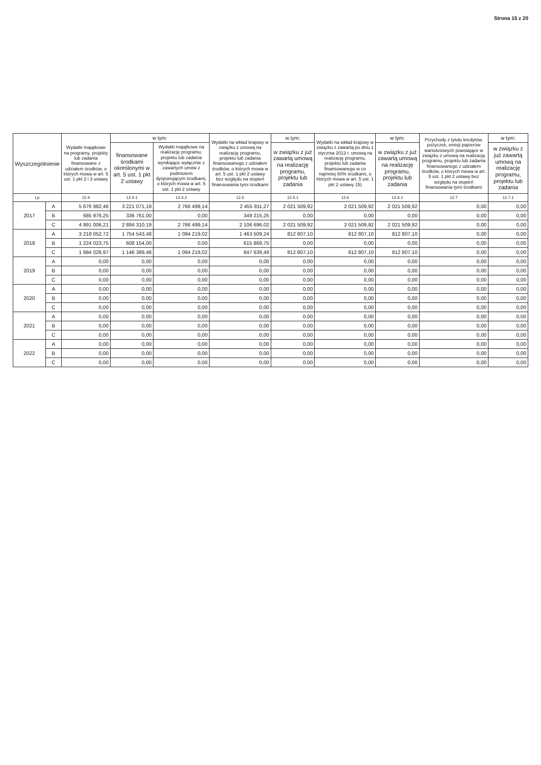Strona 15 z 20
| Wyszczególnienie | | Wydatki majątkowe na programy, projekty lub zadania finansowane z udziałem środków, o których mowa w art. 5 ust. 1 pkt 2 i 3 ustawy | w tym: | | Wydatki na wkład krajowy w związku z umową na realizację programu, projektu lub zadania finansowanego z udziałem środków, o których mowa w art. 5 ust. 1 pkt 2 ustawy bez względu na stopień finansowania tymi środkami | w tym: | Wydatki na wkład krajowy w związku z zawartą po dniu 1 stycznia 2013 r. umową na realizację programu, projektu lub zadania finansowanego w co najmniej 60% środkami, o których mowa w art. 5 ust. 1 pkt 2 ustawy 15) | w tym: | Przychody z tytułu kredytów, pożyczek, emisji papierów wartościowych powstające w związku z umową na realizację programu, projektu lub zadania finansowanego z udziałem środków, o których mowa w art. 5 ust. 1 pkt 2 ustawy bez względu na stopień finansowania tymi środkami | w tym: |
| --- | --- | --- | --- | --- | --- | --- | --- | --- | --- | --- |
| | | | finansowane środkami określonymi w art. 5 ust. 1 pkt 2 ustawy | Wydatki majątkowe na realizację programu, projektu lub zadania wynikające wyłącznie z zawartych umów z podmiotem dysponującym środkami, o których mowa w art. 5 ust. 1 pkt 2 ustawy | | w związku z już zawartą umową na realizację programu, projektu lub zadania | | w związku z już zawartą umową na realizację programu, projektu lub zadania | | w związku z już zawartą umową na realizację programu, projektu lub zadania |
| Lp | | 12.4 | 12.4.1 | 12.4.2 | 12.5 | 12.5.1 | 12.6 | 12.6.1 | 12.7 | 12.7.1 |
| 2017 | A | 5 676 982,46 | 3 221 071,19 | 2 766 499,14 | 2 455 911,27 | 2 021 509,92 | 2 021 509,92 | 2 021 509,92 | 0,00 | 0,00 |
| | B | 685 976,25 | 336 761,00 | 0,00 | 349 215,25 | 0,00 | 0,00 | 0,00 | 0,00 | 0,00 |
| | C | 4 991 006,21 | 2 884 310,19 | 2 766 499,14 | 2 106 696,02 | 2 021 509,92 | 2 021 509,92 | 2 021 509,92 | 0,00 | 0,00 |
| 2018 | A | 3 218 052,72 | 1 754 543,48 | 1 094 219,02 | 1 463 509,24 | 812 807,10 | 812 807,10 | 812 807,10 | 0,00 | 0,00 |
| | B | 1 224 023,75 | 608 154,00 | 0,00 | 615 869,75 | 0,00 | 0,00 | 0,00 | 0,00 | 0,00 |
| | C | 1 994 028,97 | 1 146 389,48 | 1 094 219,02 | 847 639,49 | 812 807,10 | 812 807,10 | 812 807,10 | 0,00 | 0,00 |
| 2019 | A | 0,00 | 0,00 | 0,00 | 0,00 | 0,00 | 0,00 | 0,00 | 0,00 | 0,00 |
| | B | 0,00 | 0,00 | 0,00 | 0,00 | 0,00 | 0,00 | 0,00 | 0,00 | 0,00 |
| | C | 0,00 | 0,00 | 0,00 | 0,00 | 0,00 | 0,00 | 0,00 | 0,00 | 0,00 |
| 2020 | A | 0,00 | 0,00 | 0,00 | 0,00 | 0,00 | 0,00 | 0,00 | 0,00 | 0,00 |
| | B | 0,00 | 0,00 | 0,00 | 0,00 | 0,00 | 0,00 | 0,00 | 0,00 | 0,00 |
| | C | 0,00 | 0,00 | 0,00 | 0,00 | 0,00 | 0,00 | 0,00 | 0,00 | 0,00 |
| 2021 | A | 0,00 | 0,00 | 0,00 | 0,00 | 0,00 | 0,00 | 0,00 | 0,00 | 0,00 |
| | B | 0,00 | 0,00 | 0,00 | 0,00 | 0,00 | 0,00 | 0,00 | 0,00 | 0,00 |
| | C | 0,00 | 0,00 | 0,00 | 0,00 | 0,00 | 0,00 | 0,00 | 0,00 | 0,00 |
| 2022 | A | 0,00 | 0,00 | 0,00 | 0,00 | 0,00 | 0,00 | 0,00 | 0,00 | 0,00 |
| | B | 0,00 | 0,00 | 0,00 | 0,00 | 0,00 | 0,00 | 0,00 | 0,00 | 0,00 |
| | C | 0,00 | 0,00 | 0,00 | 0,00 | 0,00 | 0,00 | 0,00 | 0,00 | 0,00 |